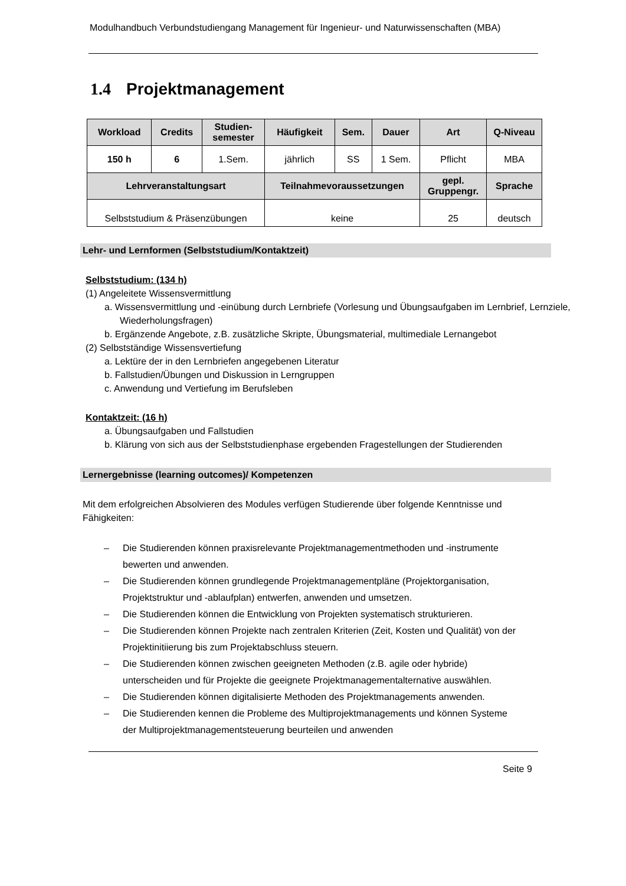Modulhandbuch Verbundstudiengang Management für Ingenieur- und Naturwissenschaften (MBA)
1.4 Projektmanagement
| Workload | Credits | Studien- semester | Häufigkeit | Sem. | Dauer | Art | Q-Niveau |
| --- | --- | --- | --- | --- | --- | --- | --- |
| 150 h | 6 | 1.Sem. | jährlich | SS | 1 Sem. | Pflicht | MBA |
| Lehrveranstaltungsart | | | Teilnahmevoraussetzungen | | | gepl. Gruppengr. | Sprache |
| Selbststudium & Präsenzübungen | | | keine | | | 25 | deutsch |
Lehr- und Lernformen (Selbststudium/Kontaktzeit)
Selbststudium: (134 h)
(1) Angeleitete Wissensvermittlung
a. Wissensvermittlung und -einübung durch Lernbriefe (Vorlesung und Übungsaufgaben im Lernbrief, Lernziele, Wiederholungsfragen)
b. Ergänzende Angebote, z.B. zusätzliche Skripte, Übungsmaterial, multimediale Lernangebot
(2) Selbstständige Wissensvertiefung
a. Lektüre der in den Lernbriefen angegebenen Literatur
b. Fallstudien/Übungen und Diskussion in Lerngruppen
c. Anwendung und Vertiefung im Berufsleben
Kontaktzeit: (16 h)
a. Übungsaufgaben und Fallstudien
b. Klärung von sich aus der Selbststudienphase ergebenden Fragestellungen der Studierenden
Lernergebnisse (learning outcomes)/ Kompetenzen
Mit dem erfolgreichen Absolvieren des Modules verfügen Studierende über folgende Kenntnisse und Fähigkeiten:
– Die Studierenden können praxisrelevante Projektmanagementmethoden und -instrumente bewerten und anwenden.
– Die Studierenden können grundlegende Projektmanagementpläne (Projektorganisation, Projektstruktur und -ablaufplan) entwerfen, anwenden und umsetzen.
– Die Studierenden können die Entwicklung von Projekten systematisch strukturieren.
– Die Studierenden können Projekte nach zentralen Kriterien (Zeit, Kosten und Qualität) von der Projektinitiierung bis zum Projektabschluss steuern.
– Die Studierenden können zwischen geeigneten Methoden (z.B. agile oder hybride) unterscheiden und für Projekte die geeignete Projektmanagementalternative auswählen.
– Die Studierenden können digitalisierte Methoden des Projektmanagements anwenden.
– Die Studierenden kennen die Probleme des Multiprojektmanagements und können Systeme der Multiprojektmanagementsteuerung beurteilen und anwenden
Seite 9